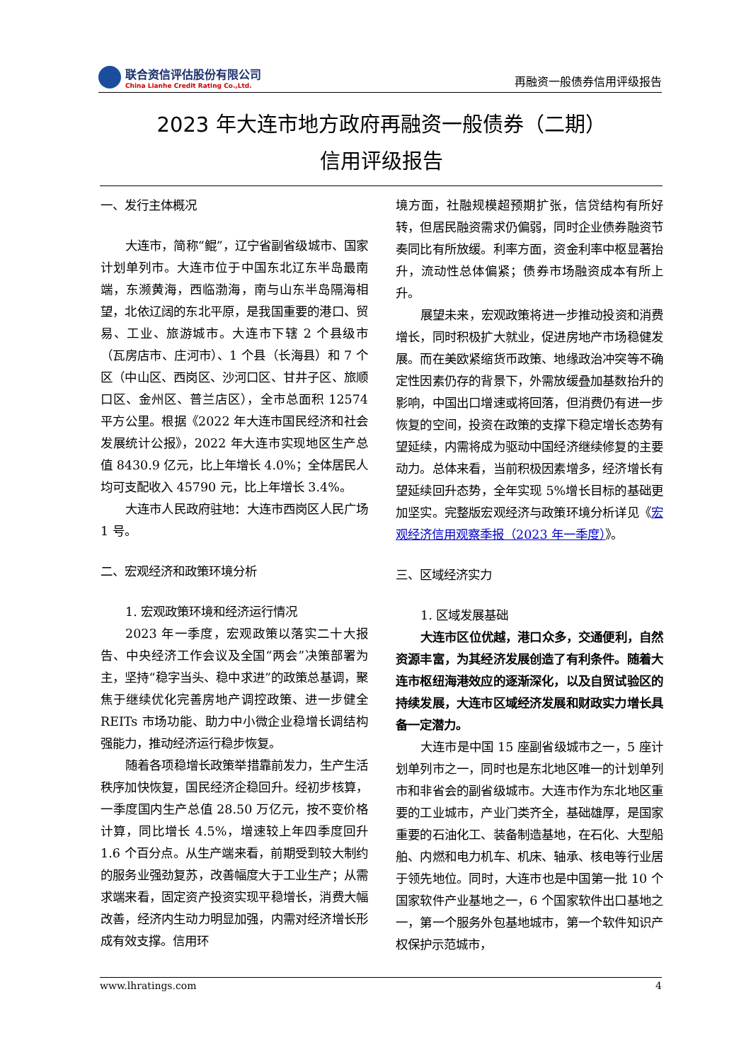联合资信评估股份有限公司
China Lianhe Credit Rating Co.,Ltd.
再融资一般债券信用评级报告
2023 年大连市地方政府再融资一般债券（二期）
信用评级报告
一、发行主体概况
大连市，简称“鲲”，辽宁省副省级城市、国家计划单列市。大连市位于中国东北辽东半岛最南端，东濒黄海，西临渤海，南与山东半岛隔海相望，北依辽阔的东北平原，是我国重要的港口、贸易、工业、旅游城市。大连市下辖 2 个县级市（瓦房店市、庄河市）、1 个县（长海县）和 7 个区（中山区、西岗区、沙河口区、甘井子区、旅顺口区、金州区、普兰店区），全市总面积 12574 平方公里。根据《2022 年大连市国民经济和社会发展统计公报》，2022 年大连市实现地区生产总值 8430.9 亿元，比上年增长 4.0%；全体居民人均可支配收入 45790 元，比上年增长 3.4%。
大连市人民政府驻地：大连市西岗区人民广场 1 号。
二、宏观经济和政策环境分析
1. 宏观政策环境和经济运行情况
2023 年一季度，宏观政策以落实二十大报告、中央经济工作会议及全国“两会”决策部署为主，坚持“稳字当头、稳中求进”的政策总基调，聚焦于继续优化完善房地产调控政策、进一步健全 REITs 市场功能、助力中小微企业稳增长调结构强能力，推动经济运行稳步恢复。
随着各项稳增长政策举措靠前发力，生产生活秩序加快恢复，国民经济企稳回升。经初步核算，一季度国内生产总值 28.50 万亿元，按不变价格计算，同比增长 4.5%，增速较上年四季度回升 1.6 个百分点。从生产端来看，前期受到较大制约的服务业强劲复苏，改善幅度大于工业生产；从需求端来看，固定资产投资实现平稳增长，消费大幅改善，经济内生动力明显加强，内需对经济增长形成有效支撑。信用环
境方面，社融规模超预期扩张，信贷结构有所好转，但居民融资需求仍偏弱，同时企业债券融资节奏同比有所放缓。利率方面，资金利率中枢显著抬升，流动性总体偏紧；债券市场融资成本有所上升。
展望未来，宏观政策将进一步推动投资和消费增长，同时积极扩大就业，促进房地产市场稳健发展。而在美欧紧缩货币政策、地缘政治冲突等不确定性因素仍存的背景下，外需放缓叠加基数抬升的影响，中国出口增速或将回落，但消费仍有进一步恢复的空间，投资在政策的支撑下稳定增长态势有望延续，内需将成为驱动中国经济继续修复的主要动力。总体来看，当前积极因素增多，经济增长有望延续回升态势，全年实现 5%增长目标的基础更加坚实。完整版宏观经济与政策环境分析详见《宏观经济信用观察季报（2023 年一季度）》。
三、区域经济实力
1. 区域发展基础
大连市区位优越，港口众多，交通便利，自然资源丰富，为其经济发展创造了有利条件。随着大连市枢纽海港效应的逐渐深化，以及自贸试验区的持续发展，大连市区域经济发展和财政实力增长具备一定潜力。
大连市是中国 15 座副省级城市之一，5 座计划单列市之一，同时也是东北地区唯一的计划单列市和非省会的副省级城市。大连市作为东北地区重要的工业城市，产业门类齐全，基础雄厚，是国家重要的石油化工、装备制造基地，在石化、大型船舶、内燃和电力机车、机床、轴承、核电等行业居于领先地位。同时，大连市也是中国第一批 10 个国家软件产业基地之一，6 个国家软件出口基地之一，第一个服务外包基地城市，第一个软件知识产权保护示范城市，
www.lhratings.com 4